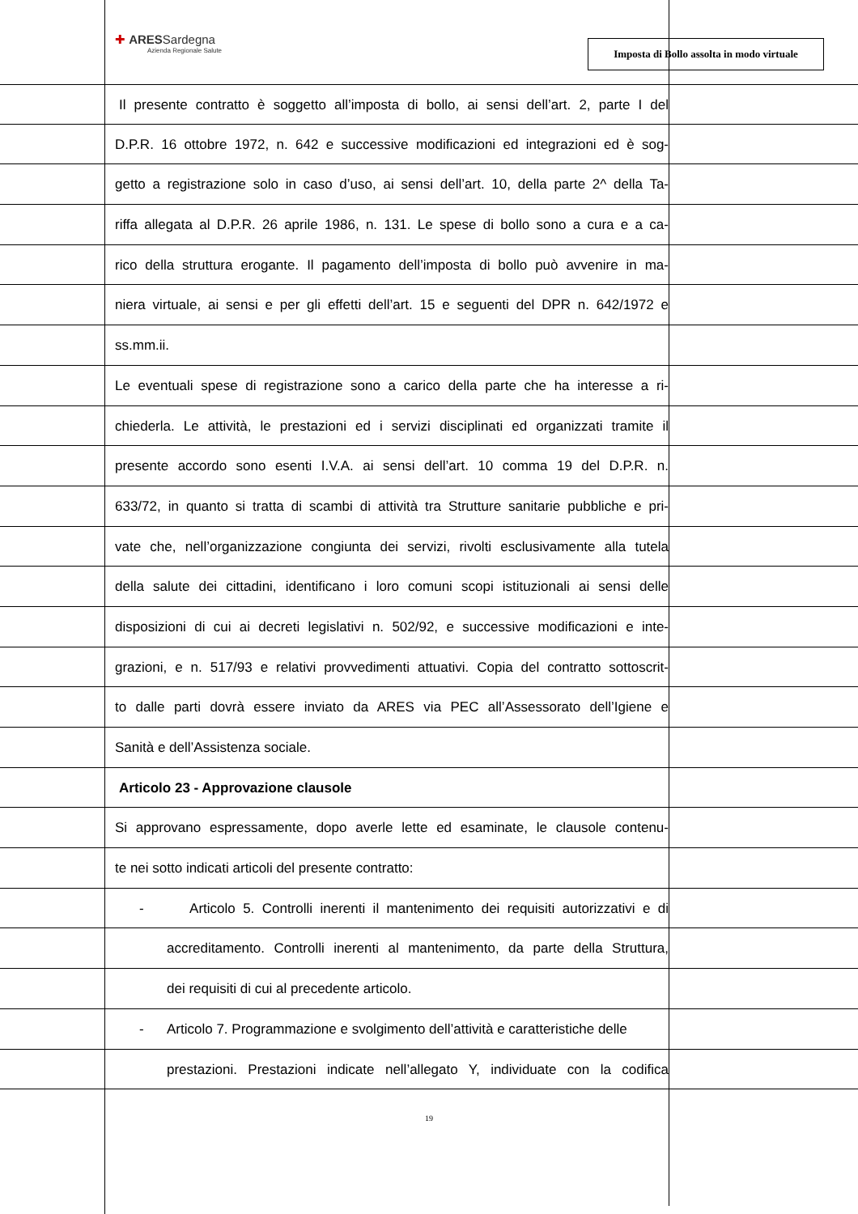✚ ARESSardegna
Azienda Regionale Salute
Imposta di Bollo assolta in modo virtuale
Il presente contratto è soggetto all’imposta di bollo, ai sensi dell’art. 2, parte I del
D.P.R. 16 ottobre 1972, n. 642 e successive modificazioni ed integrazioni ed è sog-
getto a registrazione solo in caso d’uso, ai sensi dell’art. 10, della parte 2^ della Ta-
riffa allegata al D.P.R. 26 aprile 1986, n. 131. Le spese di bollo sono a cura e a ca-
rico della struttura erogante. Il pagamento dell’imposta di bollo può avvenire in ma-
niera virtuale, ai sensi e per gli effetti dell’art. 15 e seguenti del DPR n. 642/1972 e
ss.mm.ii.
Le eventuali spese di registrazione sono a carico della parte che ha interesse a ri-
chiederla. Le attività, le prestazioni ed i servizi disciplinati ed organizzati tramite il
presente accordo sono esenti I.V.A. ai sensi dell’art. 10 comma 19 del D.P.R. n.
633/72, in quanto si tratta di scambi di attività tra Strutture sanitarie pubbliche e pri-
vate che, nell’organizzazione congiunta dei servizi, rivolti esclusivamente alla tutela
della salute dei cittadini, identificano i loro comuni scopi istituzionali ai sensi delle
disposizioni di cui ai decreti legislativi n. 502/92, e successive modificazioni e inte-
grazioni, e n. 517/93 e relativi provvedimenti attuativi. Copia del contratto sottoscrit-
to dalle parti dovrà essere inviato da ARES via PEC all’Assessorato dell’Igiene e
Sanità e dell’Assistenza sociale.
Articolo 23 - Approvazione clausole
Si approvano espressamente, dopo averle lette ed esaminate, le clausole contenu-
te nei sotto indicati articoli del presente contratto:
- Articolo 5. Controlli inerenti il mantenimento dei requisiti autorizzativi e di
accreditamento. Controlli inerenti al mantenimento, da parte della Struttura,
dei requisiti di cui al precedente articolo.
- Articolo 7. Programmazione e svolgimento dell’attività e caratteristiche delle
prestazioni. Prestazioni indicate nell’allegato Y, individuate con la codifica
19